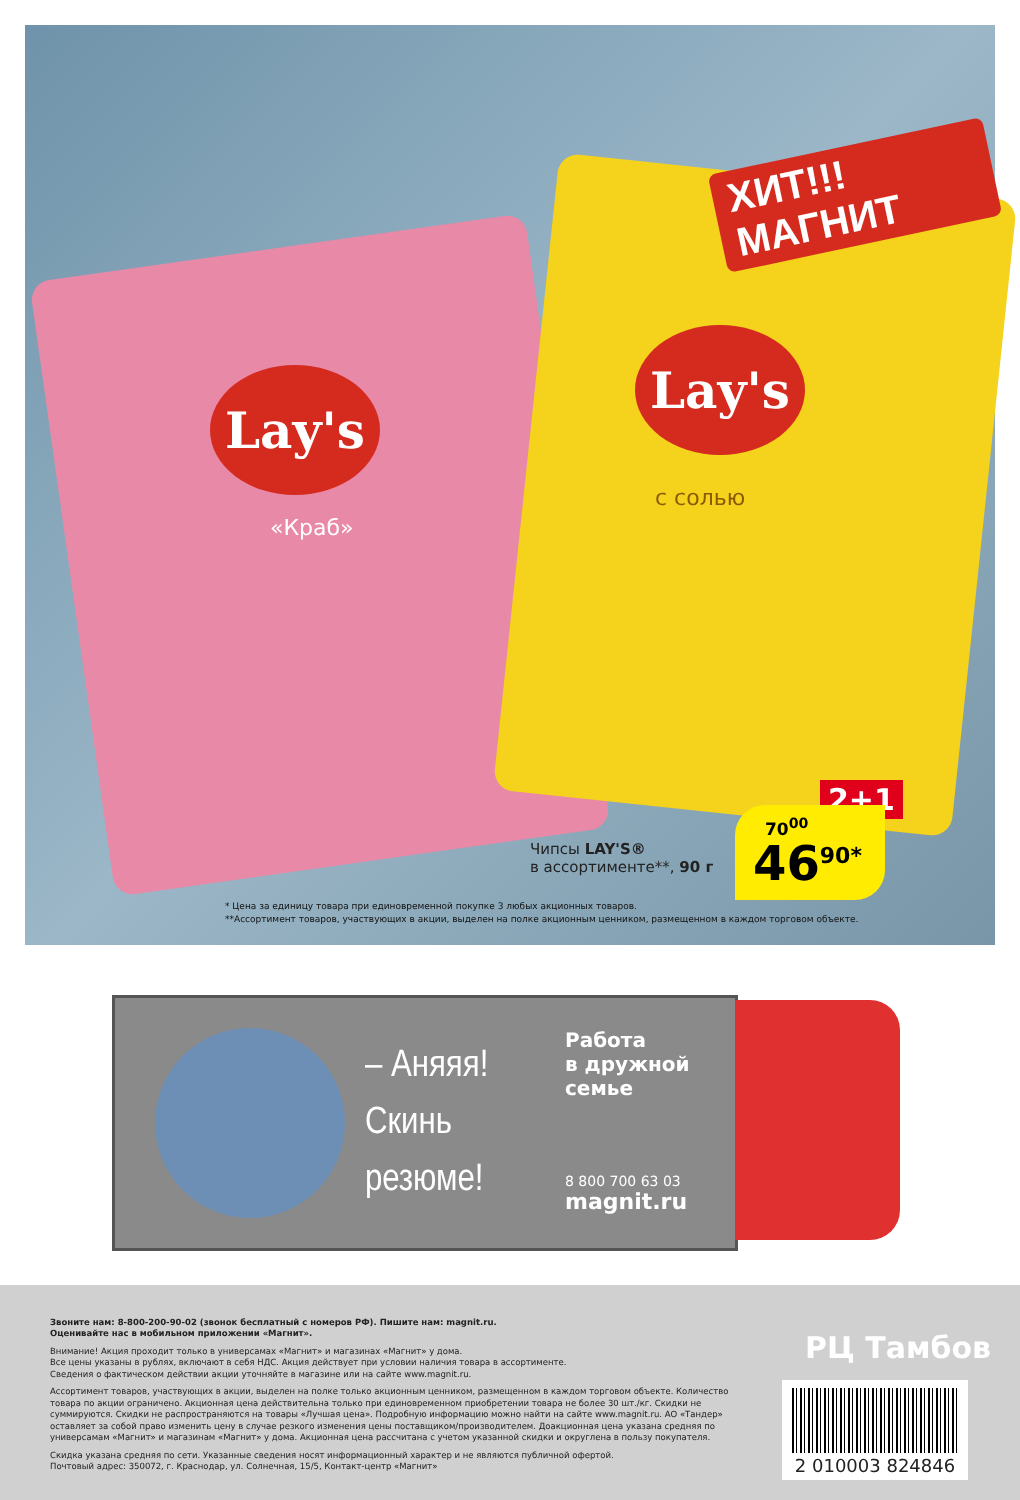Lay's
Lay's
«Краб»
с солью
ХИТ!!! МАГНИТ
Чипсы LAY'S®
в ассортименте**, 90 г
2+1
70<sup>00</sup>
46<sup>90*</sup>
* Цена за единицу товара при единовременной покупке 3 любых акционных товаров.
**Ассортимент товаров, участвующих в акции, выделен на полке акционным ценником, размещенном в каждом торговом объекте.
– Аняяя!
Скинь
резюме!
Работа
в дружной
семье
8 800 700 63 03
magnit.ru
Звоните нам: 8-800-200-90-02 (звонок бесплатный с номеров РФ). Пишите нам: magnit.ru.
Оценивайте нас в мобильном приложении «Магнит».
Внимание! Акция проходит только в универсамах «Магнит» и магазинах «Магнит» у дома.
Все цены указаны в рублях, включают в себя НДС. Акция действует при условии наличия товара в ассортименте.
Сведения о фактическом действии акции уточняйте в магазине или на сайте www.magnit.ru.
Ассортимент товаров, участвующих в акции, выделен на полке только акционным ценником, размещенном в каждом торговом объекте. Количество товара по акции ограничено. Акционная цена действительна только при единовременном приобретении товара не более 30 шт./кг. Скидки не суммируются. Скидки не распространяются на товары «Лучшая цена». Подробную информацию можно найти на сайте www.magnit.ru. АО «Тандер» оставляет за собой право изменить цену в случае резкого изменения цены поставщиком/производителем. Доакционная цена указана средняя по универсамам «Магнит» и магазинам «Магнит» у дома. Акционная цена рассчитана с учетом указанной скидки и округлена в пользу покупателя.
Скидка указана средняя по сети. Указанные сведения носят информационный характер и не являются публичной офертой.
Почтовый адрес: 350072, г. Краснодар, ул. Солнечная, 15/5, Контакт-центр «Магнит»
РЦ Тамбов
2 010003 824846